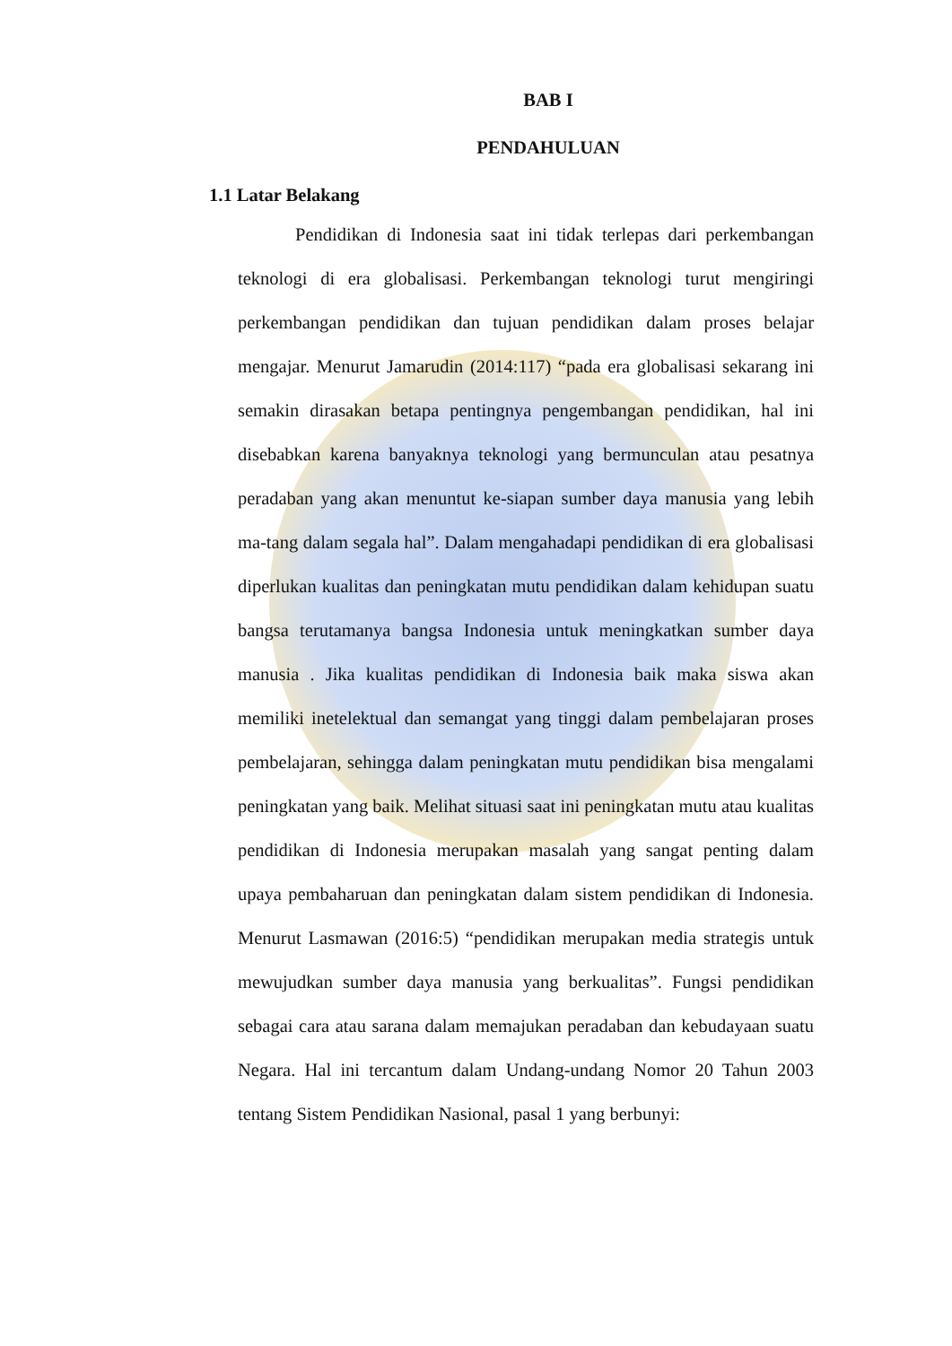BAB I
PENDAHULUAN
1.1 Latar Belakang
Pendidikan di Indonesia saat ini tidak terlepas dari perkembangan teknologi di era globalisasi. Perkembangan teknologi turut mengiringi perkembangan pendidikan dan tujuan pendidikan dalam proses belajar mengajar. Menurut Jamarudin (2014:117) “pada era globalisasi sekarang ini semakin dirasakan betapa pentingnya pengembangan pendidikan, hal ini disebabkan karena banyaknya teknologi yang bermunculan atau pesatnya peradaban yang akan menuntut ke-siapan sumber daya manusia yang lebih ma-tang dalam segala hal”. Dalam mengahadapi pendidikan di era globalisasi diperlukan kualitas dan peningkatan mutu pendidikan dalam kehidupan suatu bangsa terutamanya bangsa Indonesia untuk meningkatkan sumber daya manusia . Jika kualitas pendidikan di Indonesia baik maka siswa akan memiliki inetelektual dan semangat yang tinggi dalam pembelajaran proses pembelajaran, sehingga dalam peningkatan mutu pendidikan bisa mengalami peningkatan yang baik. Melihat situasi saat ini peningkatan mutu atau kualitas pendidikan di Indonesia merupakan masalah yang sangat penting dalam upaya pembaharuan dan peningkatan dalam sistem pendidikan di Indonesia. Menurut Lasmawan (2016:5) “pendidikan merupakan media strategis untuk mewujudkan sumber daya manusia yang berkualitas”. Fungsi pendidikan sebagai cara atau sarana dalam memajukan peradaban dan kebudayaan suatu Negara. Hal ini tercantum dalam Undang-undang Nomor 20 Tahun 2003 tentang Sistem Pendidikan Nasional, pasal 1 yang berbunyi: